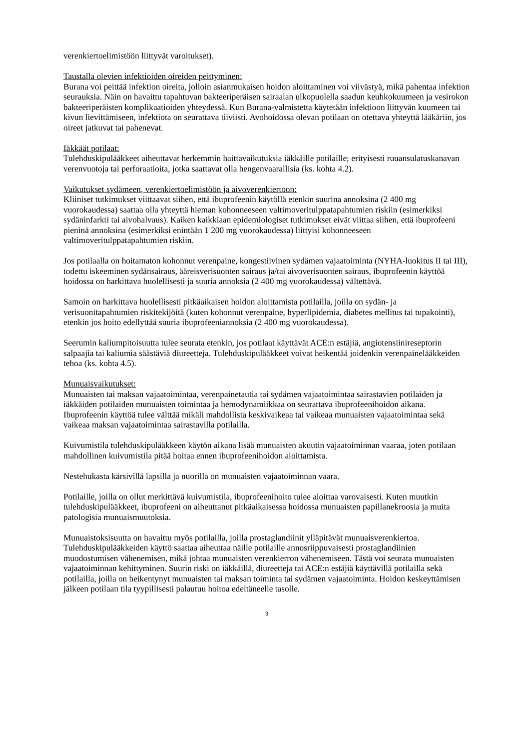verenkiertoelimistöön liittyvät varoitukset).
Taustalla olevien infektioiden oireiden peittyminen:
Burana voi peittää infektion oireita, jolloin asianmukaisen hoidon aloittaminen voi viivästyä, mikä pahentaa infektion seurauksia. Näin on havaittu tapahtuvan bakteeriperäisen sairaalan ulkopuolella saadun keuhkokuumeen ja vesirokon bakteeriperäisten komplikaatioiden yhteydessä. Kun Burana-valmistetta käytetään infektioon liittyvän kuumeen tai kivun lievittämiseen, infektiota on seurattava tiiviisti. Avohoidossa olevan potilaan on otettava yhteyttä lääkäriin, jos oireet jatkuvat tai pahenevat.
Iäkkäät potilaat:
Tulehduskipulääkkeet aiheuttavat herkemmin haittavaikutuksia iäkkäille potilaille; erityisesti ruuansulatuskanavan verenvuotoja tai perforaatioita, jotka saattavat olla hengenvaarallisia (ks. kohta 4.2).
Vaikutukset sydämeen, verenkiertoelimistöön ja aivoverenkiertoon:
Kliiniset tutkimukset viittaavat siihen, että ibuprofeenin käytöllä etenkin suurina annoksina (2 400 mg vuorokaudessa) saattaa olla yhteyttä hieman kohonneeseen valtimoveritulppatapahtumien riskiin (esimerkiksi sydäninfarkti tai aivohalvaus). Kaiken kaikkiaan epidemiologiset tutkimukset eivät viittaa siihen, että ibuprofeeni pieninä annoksina (esimerkiksi enintään 1 200 mg vuorokaudessa) liittyisi kohonneeseen valtimoveritulppatapahtumien riskiin.
Jos potilaalla on hoitamaton kohonnut verenpaine, kongestiivinen sydämen vajaatoiminta (NYHA-luokitus II tai III), todettu iskeeminen sydänsairaus, ääreisverisuonten sairaus ja/tai aivoverisuonten sairaus, ibuprofeenin käyttöä hoidossa on harkittava huolellisesti ja suuria annoksia (2 400 mg vuorokaudessa) vältettävä.
Samoin on harkittava huolellisesti pitkäaikaisen hoidon aloittamista potilailla, joilla on sydän- ja verisuonitapahtumien riskitekijöitä (kuten kohonnut verenpaine, hyperlipidemia, diabetes mellitus tai tupakointi), etenkin jos hoito edellyttää suuria ibuprofeeniannoksia (2 400 mg vuorokaudessa).
Seerumin kaliumpitoisuutta tulee seurata etenkin, jos potilaat käyttävät ACE:n estäjiä, angiotensiinireseptorin salpaajia tai kaliumia säästäviä diureetteja. Tulehduskipulääkkeet voivat heikentää joidenkin verenpainelääkkeiden tehoa (ks. kohta 4.5).
Munuaisvaikutukset:
Munuaisten tai maksan vajaatoimintaa, verenpainetautia tai sydämen vajaatoimintaa sairastavien potilaiden ja iäkkäiden potilaiden munuaisten toimintaa ja hemodynamiikkaa on seurattava ibuprofeenihoidon aikana. Ibuprofeenin käyttöä tulee välttää mikäli mahdollista keskivaikeaa tai vaikeaa munuaisten vajaatoimintaa sekä vaikeaa maksan vajaatoimintaa sairastavilla potilailla.
Kuivumistila tulehduskipulääkkeen käytön aikana lisää munuaisten akuutin vajaatoiminnan vaaraa, joten potilaan mahdollinen kuivumistila pitää hoitaa ennen ibuprofeenihoidon aloittamista.
Nestehukasta kärsivillä lapsilla ja nuorilla on munuaisten vajaatoiminnan vaara.
Potilaille, joilla on ollut merkittävä kuivumistila, ibuprofeenihoito tulee aloittaa varovaisesti. Kuten muutkin tulehduskipulääkkeet, ibuprofeeni on aiheuttanut pitkäaikaisessa hoidossa munuaisten papillanekroosia ja muita patologisia munuaismuutoksia.
Munuaistoksisuutta on havaittu myös potilailla, joilla prostaglandiinit ylläpitävät munuaisverenkiertoa. Tulehduskipulääkkeiden käyttö saattaa aiheuttaa näille potilaille annosriippuvaisesti prostaglandiinien muodostumisen vähenemisen, mikä johtaa munuaisten verenkierron vähenemiseen. Tästä voi seurata munuaisten vajaatoiminnan kehittyminen. Suurin riski on iäkkäillä, diureetteja tai ACE:n estäjiä käyttävillä potilailla sekä potilailla, joilla on heikentynyt munuaisten tai maksan toiminta tai sydämen vajaatoiminta. Hoidon keskeyttämisen jälkeen potilaan tila tyypillisesti palautuu hoitoa edeltäneelle tasolle.
3